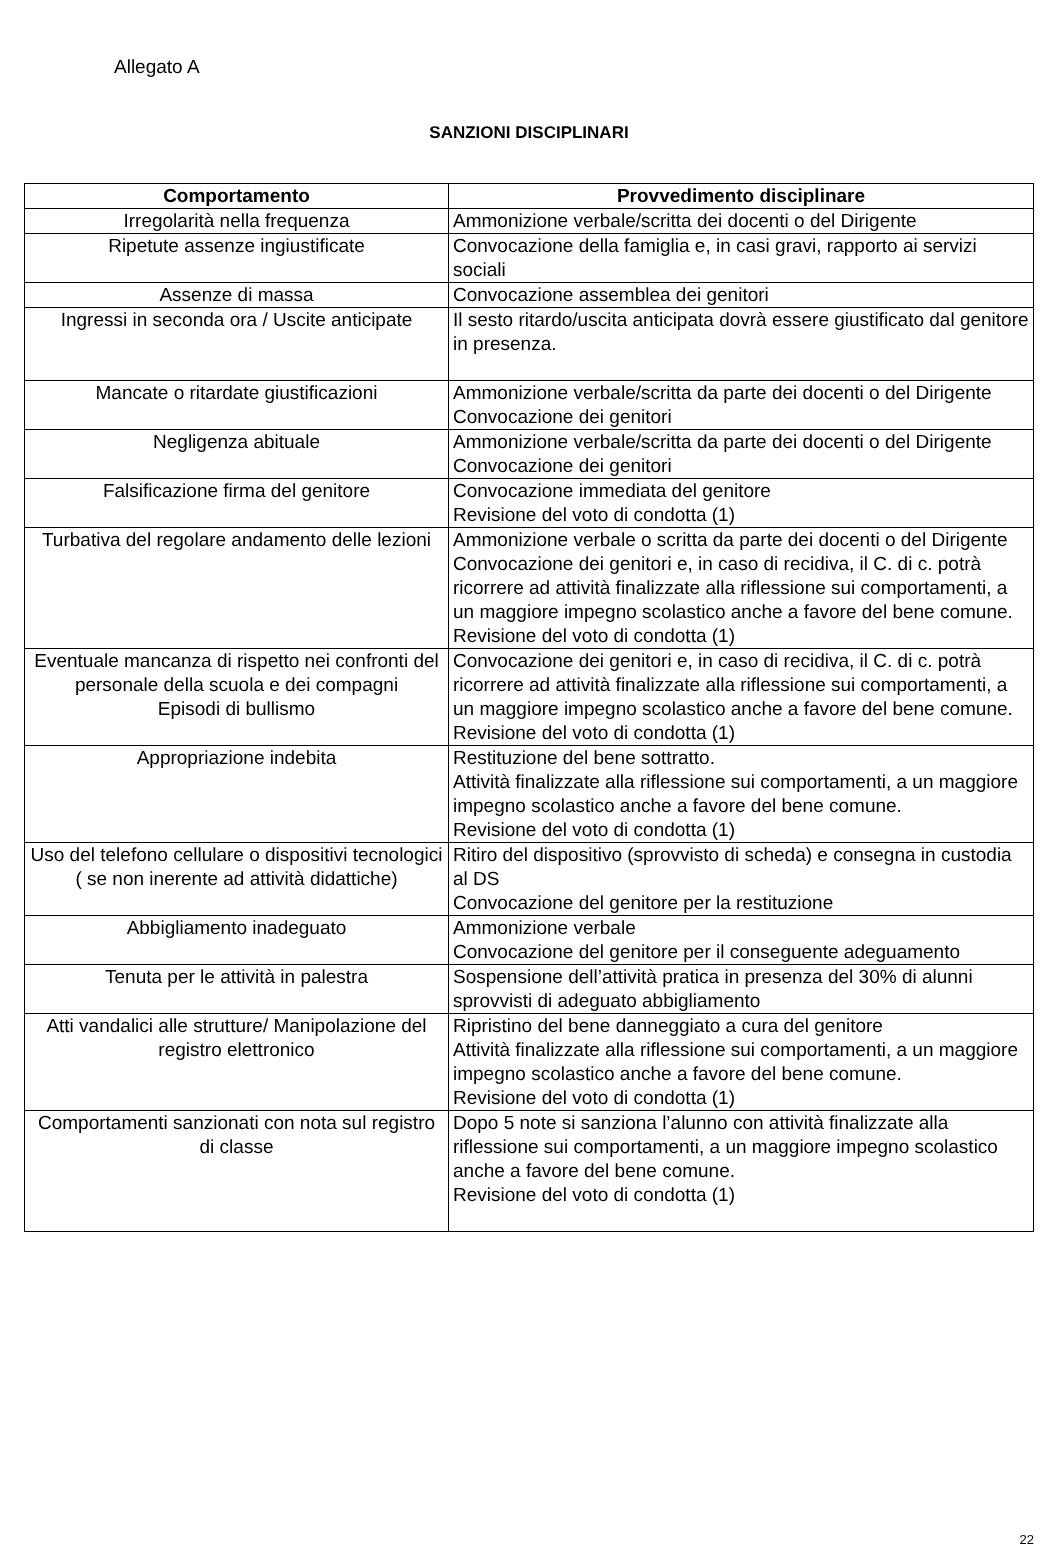Allegato A
SANZIONI DISCIPLINARI
| Comportamento | Provvedimento disciplinare |
| --- | --- |
| Irregolarità nella frequenza | Ammonizione verbale/scritta dei docenti o del Dirigente |
| Ripetute assenze ingiustificate | Convocazione della famiglia e, in casi gravi, rapporto ai servizi sociali |
| Assenze di massa | Convocazione assemblea dei genitori |
| Ingressi in seconda ora / Uscite anticipate | Il sesto ritardo/uscita anticipata dovrà essere giustificato dal genitore in presenza. |
| Mancate o ritardate giustificazioni | Ammonizione verbale/scritta da parte dei docenti o del Dirigente Convocazione dei genitori |
| Negligenza abituale | Ammonizione verbale/scritta da parte dei docenti o del Dirigente Convocazione dei genitori |
| Falsificazione firma del genitore | Convocazione immediata del genitore Revisione del voto di condotta (1) |
| Turbativa del regolare andamento delle lezioni | Ammonizione verbale o scritta da parte dei docenti o del Dirigente Convocazione dei genitori e, in caso di recidiva, il C. di c. potrà ricorrere ad attività finalizzate alla riflessione sui comportamenti, a un maggiore impegno scolastico anche a favore del bene comune. Revisione del voto di condotta (1) |
| Eventuale mancanza di rispetto nei confronti del personale della scuola e dei compagni Episodi di bullismo | Convocazione dei genitori e, in caso di recidiva, il C. di c. potrà ricorrere ad attività finalizzate alla riflessione sui comportamenti, a un maggiore impegno scolastico anche a favore del bene comune. Revisione del voto di condotta (1) |
| Appropriazione indebita | Restituzione del bene sottratto. Attività finalizzate alla riflessione sui comportamenti, a un maggiore impegno scolastico anche a favore del bene comune. Revisione del voto di condotta (1) |
| Uso del telefono cellulare o dispositivi tecnologici ( se non inerente ad attività didattiche) | Ritiro del dispositivo (sprovvisto di scheda) e consegna in custodia al DS Convocazione del genitore per la restituzione |
| Abbigliamento inadeguato | Ammonizione verbale Convocazione del genitore per il conseguente adeguamento |
| Tenuta per le attività in palestra | Sospensione dell’attività pratica in presenza del 30% di alunni sprovvisti di adeguato abbigliamento |
| Atti vandalici alle strutture/ Manipolazione del registro elettronico | Ripristino del bene danneggiato a cura del genitore Attività finalizzate alla riflessione sui comportamenti, a un maggiore impegno scolastico anche a favore del bene comune. Revisione del voto di condotta (1) |
| Comportamenti sanzionati con nota sul registro di classe | Dopo 5 note si sanziona l’alunno con attività finalizzate alla riflessione sui comportamenti, a un maggiore impegno scolastico anche a favore del bene comune. Revisione del voto di condotta (1) |
22